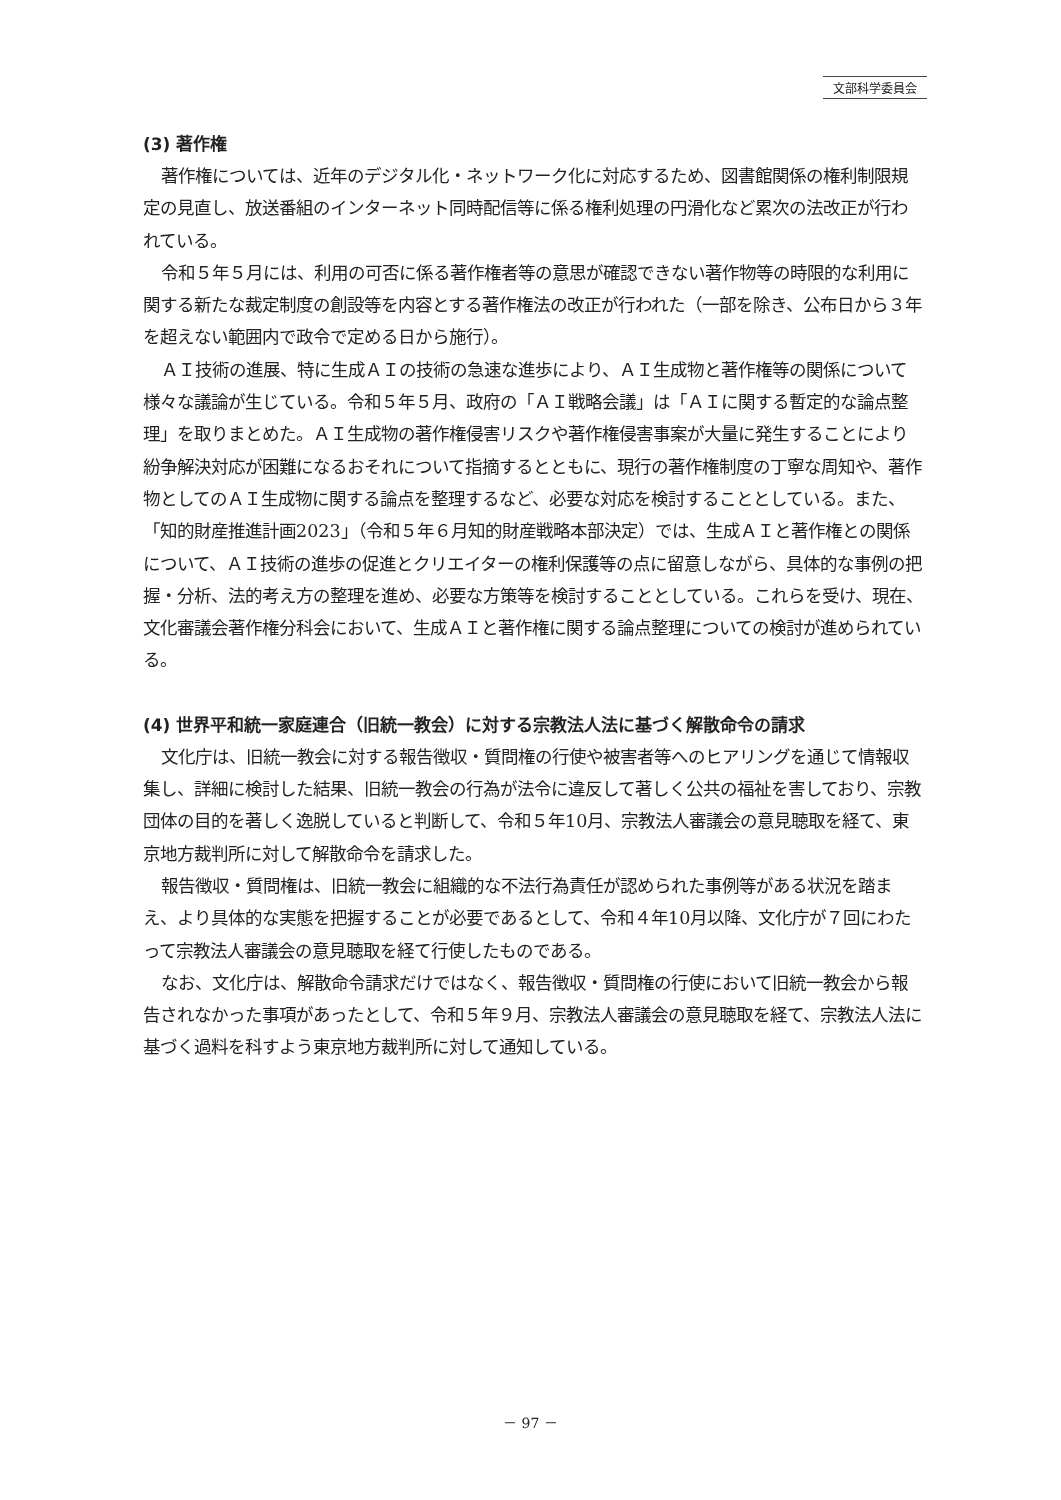文部科学委員会
(3) 著作権
著作権については、近年のデジタル化・ネットワーク化に対応するため、図書館関係の権利制限規定の見直し、放送番組のインターネット同時配信等に係る権利処理の円滑化など累次の法改正が行われている。
令和５年５月には、利用の可否に係る著作権者等の意思が確認できない著作物等の時限的な利用に関する新たな裁定制度の創設等を内容とする著作権法の改正が行われた（一部を除き、公布日から３年を超えない範囲内で政令で定める日から施行）。
ＡＩ技術の進展、特に生成ＡＩの技術の急速な進歩により、ＡＩ生成物と著作権等の関係について様々な議論が生じている。令和５年５月、政府の「ＡＩ戦略会議」は「ＡＩに関する暫定的な論点整理」を取りまとめた。ＡＩ生成物の著作権侵害リスクや著作権侵害事案が大量に発生することにより紛争解決対応が困難になるおそれについて指摘するとともに、現行の著作権制度の丁寧な周知や、著作物としてのＡＩ生成物に関する論点を整理するなど、必要な対応を検討することとしている。また、「知的財産推進計画2023」（令和５年６月知的財産戦略本部決定）では、生成ＡＩと著作権との関係について、ＡＩ技術の進歩の促進とクリエイターの権利保護等の点に留意しながら、具体的な事例の把握・分析、法的考え方の整理を進め、必要な方策等を検討することとしている。これらを受け、現在、文化審議会著作権分科会において、生成ＡＩと著作権に関する論点整理についての検討が進められている。
(4) 世界平和統一家庭連合（旧統一教会）に対する宗教法人法に基づく解散命令の請求
文化庁は、旧統一教会に対する報告徴収・質問権の行使や被害者等へのヒアリングを通じて情報収集し、詳細に検討した結果、旧統一教会の行為が法令に違反して著しく公共の福祉を害しており、宗教団体の目的を著しく逸脱していると判断して、令和５年10月、宗教法人審議会の意見聴取を経て、東京地方裁判所に対して解散命令を請求した。
報告徴収・質問権は、旧統一教会に組織的な不法行為責任が認められた事例等がある状況を踏まえ、より具体的な実態を把握することが必要であるとして、令和４年10月以降、文化庁が７回にわたって宗教法人審議会の意見聴取を経て行使したものである。
なお、文化庁は、解散命令請求だけではなく、報告徴収・質問権の行使において旧統一教会から報告されなかった事項があったとして、令和５年９月、宗教法人審議会の意見聴取を経て、宗教法人法に基づく過料を科すよう東京地方裁判所に対して通知している。
－ 97 －